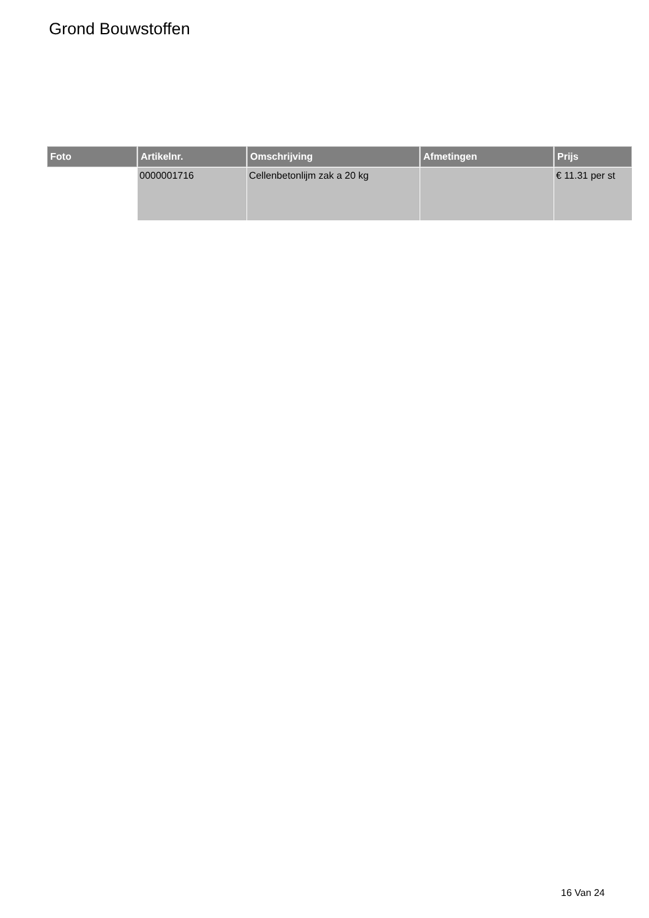Grond Bouwstoffen
| Foto | Artikelnr. | Omschrijving | Afmetingen | Prijs |
| --- | --- | --- | --- | --- |
| | 0000001716 | Cellenbetonlijm zak a 20 kg | | € 11.31 per st |
16 Van 24